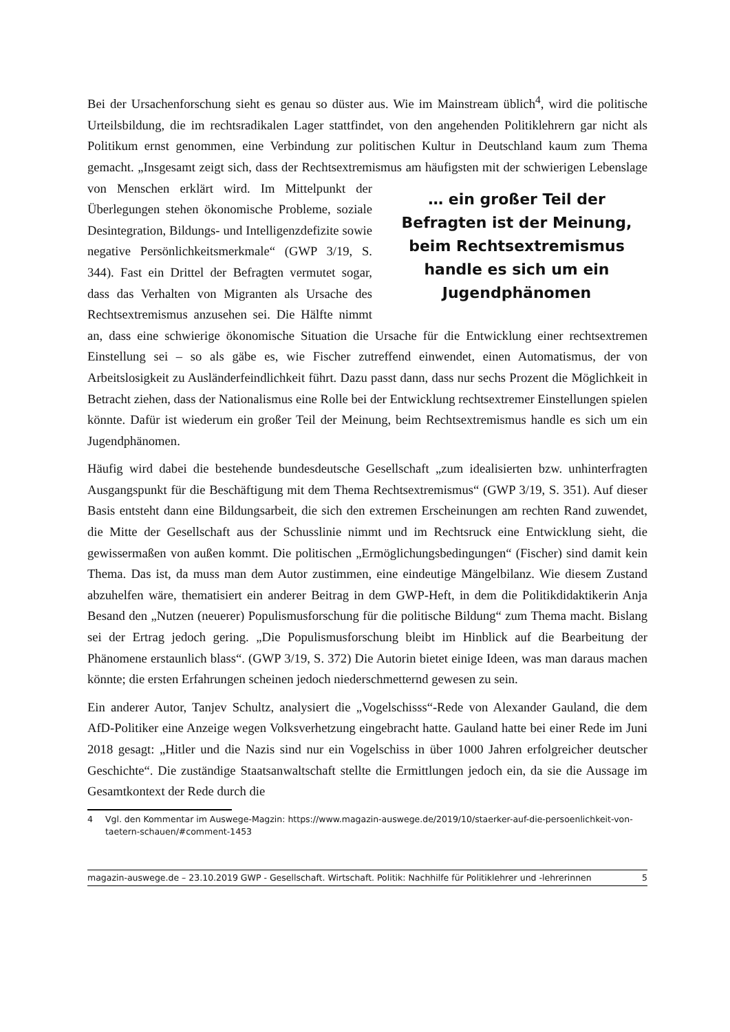Bei der Ursachenforschung sieht es genau so düster aus. Wie im Mainstream üblich<sup>4</sup>, wird die politische Urteilsbildung, die im rechtsradikalen Lager stattfindet, von den angehenden Politiklehrern gar nicht als Politikum ernst genommen, eine Verbindung zur politischen Kultur in Deutschland kaum zum Thema gemacht. „Insgesamt zeigt sich, dass der Rechtsextremismus … ein großer Teil der Befragten ist der Meinung, beim Rechtsextremismus handle es sich um ein Jugendphänomen am häufigsten mit der schwierigen Lebenslage von Menschen erklärt wird. Im Mittelpunkt der Überlegungen stehen ökonomische Probleme, soziale Desintegration, Bildungs- und Intelligenzdefizite sowie negative Persönlichkeitsmerkmale“ (GWP 3/19, S. 344). Fast ein Drittel der Befragten vermutet sogar, dass das Verhalten von Migranten als Ursache des Rechtsextremismus anzusehen sei. Die Hälfte nimmt an, dass eine schwierige ökonomische Situation die Ursache für die Entwicklung einer rechtsextremen Einstellung sei – so als gäbe es, wie Fischer zutreffend einwendet, einen Automatismus, der von Arbeitslosigkeit zu Ausländerfeindlichkeit führt. Dazu passt dann, dass nur sechs Prozent die Möglichkeit in Betracht ziehen, dass der Nationalismus eine Rolle bei der Entwicklung rechtsextremer Einstellungen spielen könnte. Dafür ist wiederum ein großer Teil der Meinung, beim Rechtsextremismus handle es sich um ein Jugendphänomen.
Häufig wird dabei die bestehende bundesdeutsche Gesellschaft „zum idealisierten bzw. unhinterfragten Ausgangspunkt für die Beschäftigung mit dem Thema Rechtsextremismus“ (GWP 3/19, S. 351). Auf dieser Basis entsteht dann eine Bildungsarbeit, die sich den extremen Erscheinungen am rechten Rand zuwendet, die Mitte der Gesellschaft aus der Schusslinie nimmt und im Rechtsruck eine Entwicklung sieht, die gewissermaßen von außen kommt. Die politischen „Ermöglichungsbedingungen“ (Fischer) sind damit kein Thema. Das ist, da muss man dem Autor zustimmen, eine eindeutige Mängelbilanz. Wie diesem Zustand abzuhelfen wäre, thematisiert ein anderer Beitrag in dem GWP-Heft, in dem die Politikdidaktikerin Anja Besand den „Nutzen (neuerer) Populismusforschung für die politische Bildung“ zum Thema macht. Bislang sei der Ertrag jedoch gering. „Die Populismusforschung bleibt im Hinblick auf die Bearbeitung der Phänomene erstaunlich blass“. (GWP 3/19, S. 372) Die Autorin bietet einige Ideen, was man daraus machen könnte; die ersten Erfahrungen scheinen jedoch niederschmetternd gewesen zu sein.
Ein anderer Autor, Tanjev Schultz, analysiert die „Vogelschisss“-Rede von Alexander Gauland, die dem AfD-Politiker eine Anzeige wegen Volksverhetzung eingebracht hatte. Gauland hatte bei einer Rede im Juni 2018 gesagt: „Hitler und die Nazis sind nur ein Vogelschiss in über 1000 Jahren erfolgreicher deutscher Geschichte“. Die zuständige Staatsanwaltschaft stellte die Ermittlungen jedoch ein, da sie die Aussage im Gesamtkontext der Rede durch die
4 Vgl. den Kommentar im Auswege-Magzin: https://www.magazin-auswege.de/2019/10/staerker-auf-die-persoenlichkeit-von-taetern-schauen/#comment-1453
magazin-auswege.de – 23.10.2019 GWP - Gesellschaft. Wirtschaft. Politik: Nachhilfe für Politiklehrer und -lehrerinnen 5